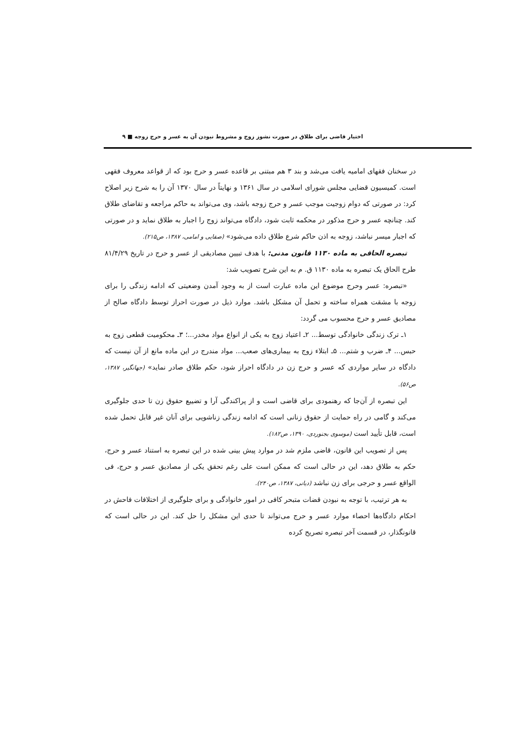اختیار قاضی برای طلاق در صورت نشوز زوج و مشروط نبودن آن به عسر و حرج زوجه ■ ۹
در سخنان فقهای امامیه یافت می‌شد و بند ۳ هم مبتنی بر قاعده عسر و حرج بود که از قواعد معروف فقهی است. کمیسیون قضایی مجلس شورای اسلامی در سال ۱۳۶۱ و نهایتاً در سال ۱۳۷۰ آن را به شرح زیر اصلاح کرد: در صورتی که دوام زوجیت موجب عسر و حرج زوجه باشد، وی می‌تواند به حاکم مراجعه و تقاضای طلاق کند. چنانچه عسر و حرج مذکور در محکمه ثابت شود، دادگاه می‌تواند زوج را اجبار به طلاق نماید و در صورتی که اجبار میسر نباشد، زوجه به اذن حاکم شرع طلاق داده می‌شود» (صفایی و امامی، ۱۳۸۷، ص۲۱۵).
تبصره الحاقی به ماده ۱۱۳۰ قانون مدنی: با هدف تبیین مصادیقی از عسر و حرج در تاریخ ۸۱/۴/۲۹ طرح الحاق یک تبصره به ماده ۱۱۳۰ ق. م به این شرح تصویب شد:
«تبصره: عسر وحرج موضوع این ماده عبارت است از به وجود آمدن وضعیتی که ادامه زندگی را برای زوجه با مشقت همراه ساخته و تحمل آن مشکل باشد. موارد ذیل در صورت احراز توسط دادگاه صالح از مصادیق عسر و حرج محسوب می گردد:
۱ـ ترک زندگی خانوادگی توسط... ۲ـ اعتیاد زوج به یکی از انواع مواد مخدر...؛ ۳ـ محکومیت قطعی زوج به حبس... ۴ـ ضرب و شتم... ۵ـ ابتلاء زوج به بیماری‌های صعب... مواد مندرج در این ماده مانع از آن نیست که دادگاه در سایر مواردی که عسر و حرج زن در دادگاه احراز شود، حکم طلاق صادر نماید» (جهانگیر، ۱۳۸۷، ص۵۶).
این تبصره از آن‌جا که رهنمودی برای قاضی است و از پراکندگی آرا و تضییع حقوق زن تا حدی جلوگیری می‌کند و گامی در راه حمایت از حقوق زنانی است که ادامه زندگی زناشویی برای آنان غیر قابل تحمل شده است، قابل تأیید است (موسوی بجنوردی، ۱۳۹۰، ص۱۸۲).
پس از تصویب این قانون، قاضی ملزم شد در موارد پیش بینی شده در این تبصره به استناد عسر و حرج، حکم به طلاق دهد، این در حالی است که ممکن است علی رغم تحقق یکی از مصادیق عسر و حرج، فی الواقع عسر و حرجی برای زن نباشد (دیانی، ۱۳۸۷، ص۲۴۰).
به هر ترتیب، با توجه به نبودن قضات متبحر کافی در امور خانوادگی و برای جلوگیری از اختلافات فاحش در احکام دادگاه‌ها احصاء موارد عسر و حرج می‌تواند تا حدی این مشکل را حل کند. این در حالی است که قانونگذار، در قسمت آخر تبصره تصریح کرده